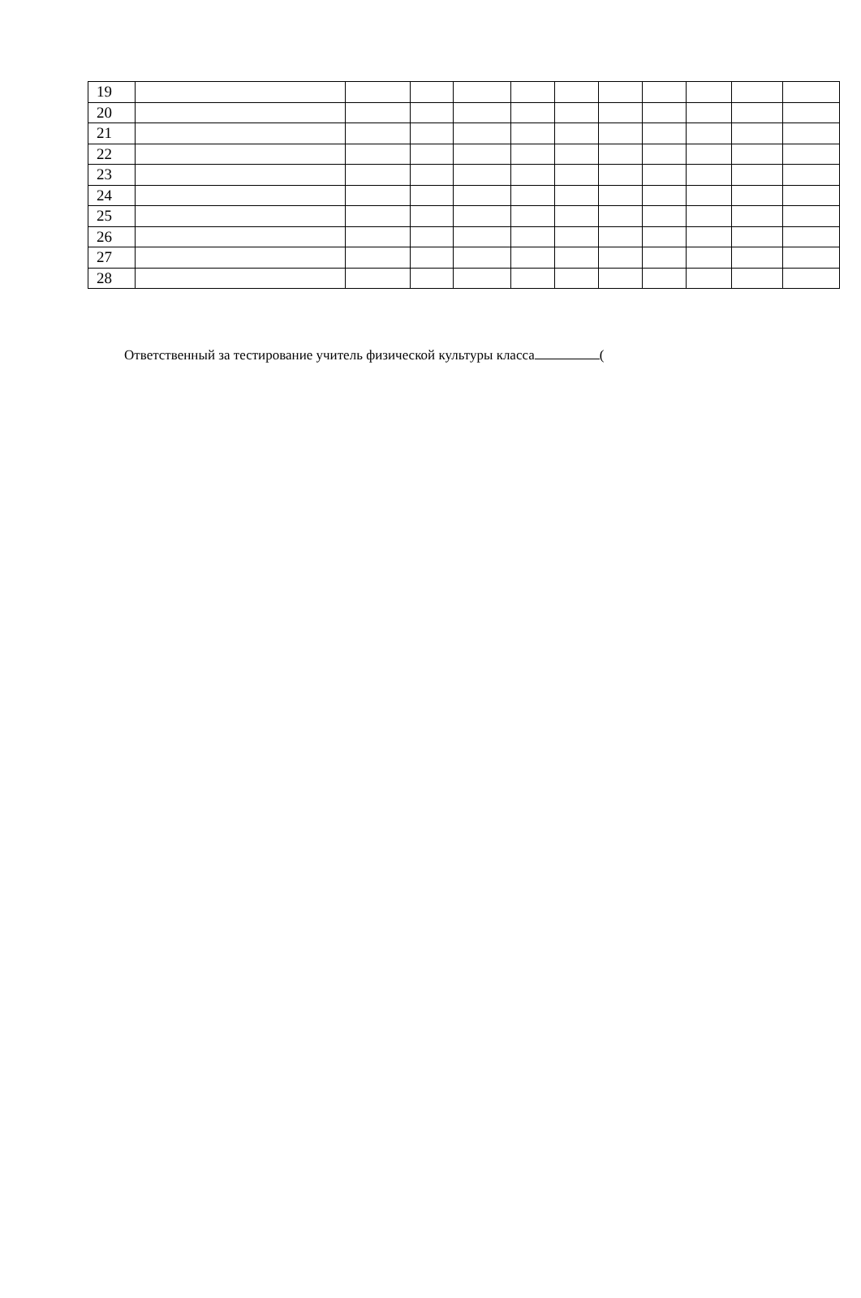| 19 | | | | | | | | | | | |
| 20 | | | | | | | | | | | |
| 21 | | | | | | | | | | | |
| 22 | | | | | | | | | | | |
| 23 | | | | | | | | | | | |
| 24 | | | | | | | | | | | |
| 25 | | | | | | | | | | | |
| 26 | | | | | | | | | | | |
| 27 | | | | | | | | | | | |
| 28 | | | | | | | | | | | |
Ответственный за тестирование учитель физической культуры класса (